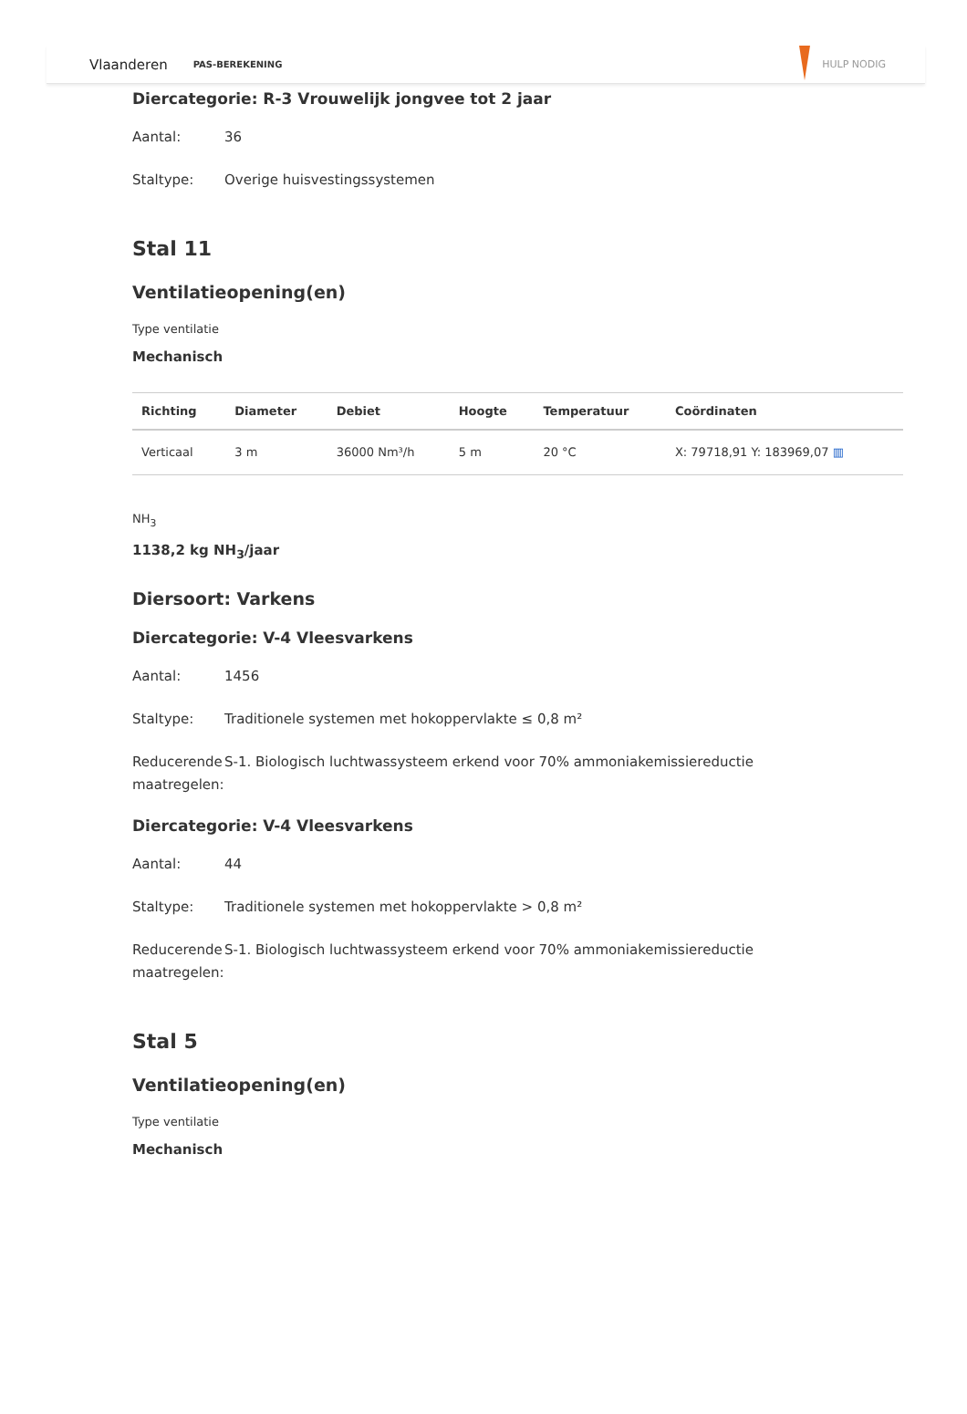Vlaanderen PAS-BEREKENING HULP NODIG
Diercategorie: R-3 Vrouwelijk jongvee tot 2 jaar
Aantal: 36
Staltype: Overige huisvestingssystemen
Stal 11
Ventilatieopening(en)
Type ventilatie
Mechanisch
| Richting | Diameter | Debiet | Hoogte | Temperatuur | Coördinaten |
| --- | --- | --- | --- | --- | --- |
| Verticaal | 3 m | 36000 Nm³/h | 5 m | 20 °C | X: 79718,91 Y: 183969,07 ▥ |
NH<sub>3</sub>
1138,2 kg NH<sub>3</sub>/jaar
Diersoort: Varkens
Diercategorie: V-4 Vleesvarkens
Aantal: 1456
Staltype: Traditionele systemen met hokoppervlakte ≤ 0,8 m²
Reducerende maatregelen: S-1. Biologisch luchtwassysteem erkend voor 70% ammoniakemissiereductie
Diercategorie: V-4 Vleesvarkens
Aantal: 44
Staltype: Traditionele systemen met hokoppervlakte > 0,8 m²
Reducerende maatregelen: S-1. Biologisch luchtwassysteem erkend voor 70% ammoniakemissiereductie
Stal 5
Ventilatieopening(en)
Type ventilatie
Mechanisch